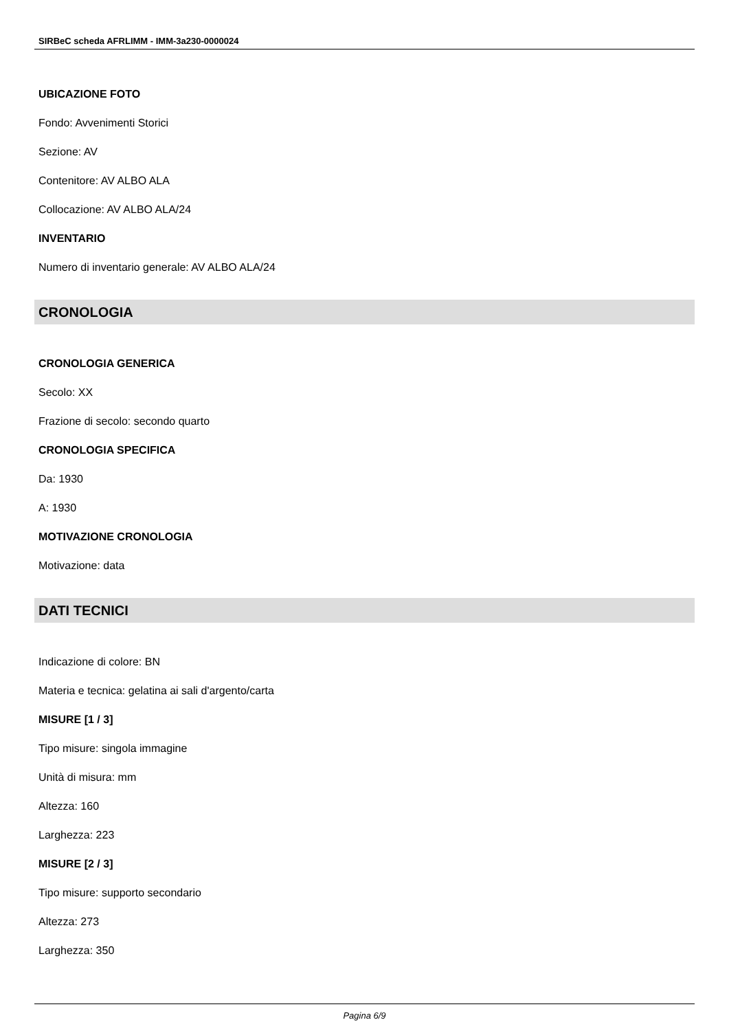SIRBeC scheda AFRLIMM - IMM-3a230-0000024
UBICAZIONE FOTO
Fondo: Avvenimenti Storici
Sezione: AV
Contenitore: AV ALBO ALA
Collocazione: AV ALBO ALA/24
INVENTARIO
Numero di inventario generale: AV ALBO ALA/24
CRONOLOGIA
CRONOLOGIA GENERICA
Secolo: XX
Frazione di secolo: secondo quarto
CRONOLOGIA SPECIFICA
Da: 1930
A: 1930
MOTIVAZIONE CRONOLOGIA
Motivazione: data
DATI TECNICI
Indicazione di colore: BN
Materia e tecnica: gelatina ai sali d'argento/carta
MISURE [1 / 3]
Tipo misure: singola immagine
Unità di misura: mm
Altezza: 160
Larghezza: 223
MISURE [2 / 3]
Tipo misure: supporto secondario
Altezza: 273
Larghezza: 350
Pagina 6/9